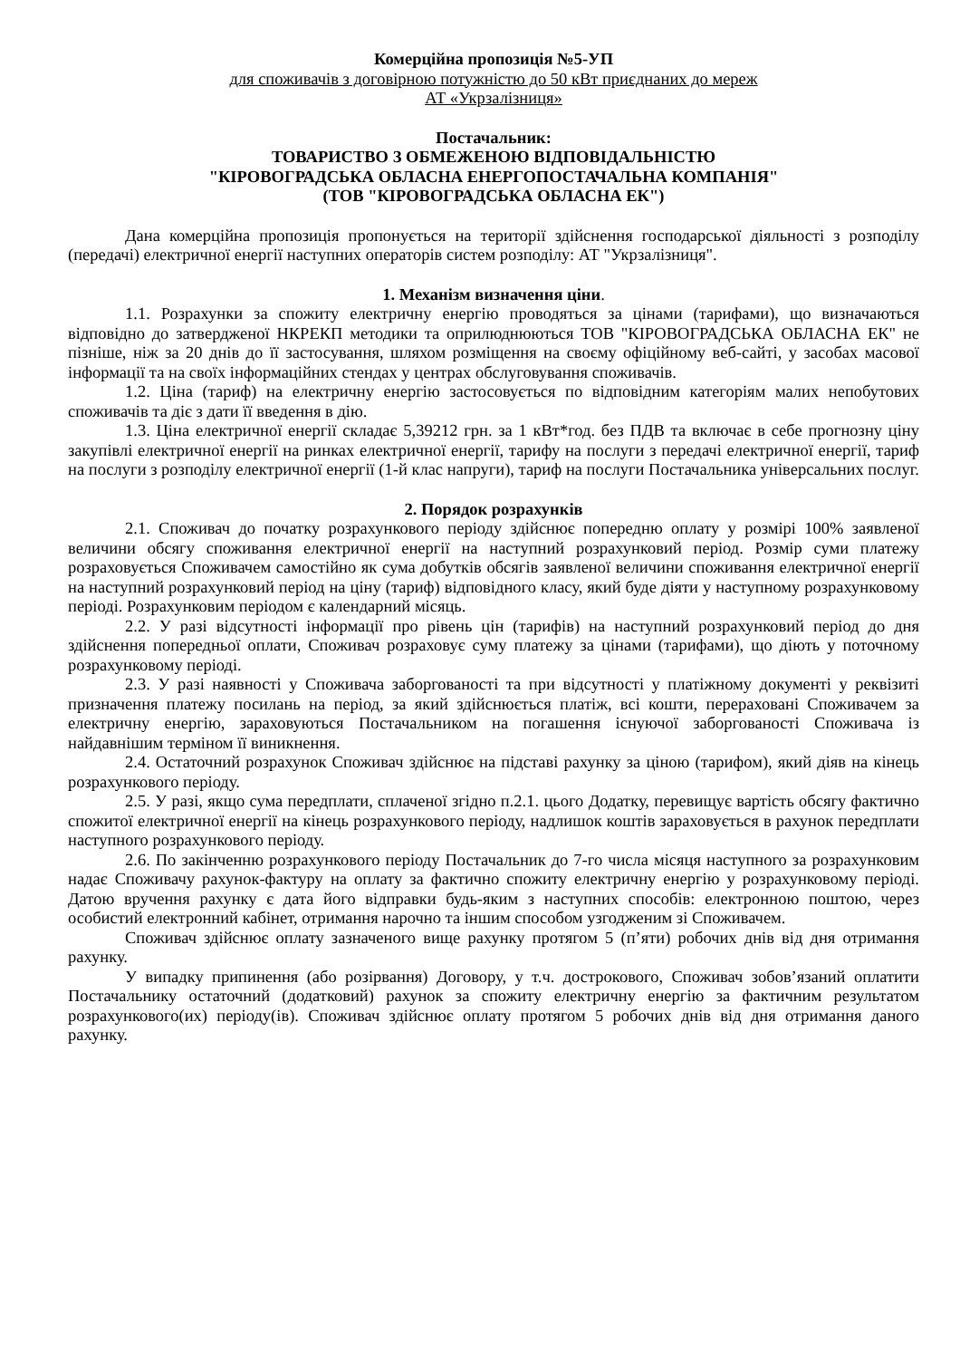Комерційна пропозиція №5-УП
для споживачів з договірною потужністю до 50 кВт приєднаних до мереж
АТ «Укрзалізниця»
Постачальник:
ТОВАРИСТВО З ОБМЕЖЕНОЮ ВІДПОВІДАЛЬНІСТЮ
"КІРОВОГРАДСЬКА ОБЛАСНА ЕНЕРГОПОСТАЧАЛЬНА КОМПАНІЯ"
(ТОВ "КІРОВОГРАДСЬКА ОБЛАСНА ЕК")
Дана комерційна пропозиція пропонується на території здійснення господарської діяльності з розподілу (передачі) електричної енергії наступних операторів систем розподілу: АТ "Укрзалізниця".
1. Механізм визначення ціни.
1.1. Розрахунки за спожиту електричну енергію проводяться за цінами (тарифами), що визначаються відповідно до затвердженої НКРЕКП методики та оприлюднюються ТОВ "КІРОВОГРАДСЬКА ОБЛАСНА ЕК" не пізніше, ніж за 20 днів до її застосування, шляхом розміщення на своєму офіційному веб-сайті, у засобах масової інформації та на своїх інформаційних стендах у центрах обслуговування споживачів.
1.2. Ціна (тариф) на електричну енергію застосовується по відповідним категоріям малих непобутових споживачів та діє з дати її введення в дію.
1.3. Ціна електричної енергії складає 5,39212 грн. за 1 кВт*год. без ПДВ та включає в себе прогнозну ціну закупівлі електричної енергії на ринках електричної енергії, тарифу на послуги з передачі електричної енергії, тариф на послуги з розподілу електричної енергії (1-й клас напруги), тариф на послуги Постачальника універсальних послуг.
2. Порядок розрахунків
2.1. Споживач до початку розрахункового періоду здійснює попередню оплату у розмірі 100% заявленої величини обсягу споживання електричної енергії на наступний розрахунковий період. Розмір суми платежу розраховується Споживачем самостійно як сума добутків обсягів заявленої величини споживання електричної енергії на наступний розрахунковий період на ціну (тариф) відповідного класу, який буде діяти у наступному розрахунковому періоді. Розрахунковим періодом є календарний місяць.
2.2. У разі відсутності інформації про рівень цін (тарифів) на наступний розрахунковий період до дня здійснення попередньої оплати, Споживач розраховує суму платежу за цінами (тарифами), що діють у поточному розрахунковому періоді.
2.3. У разі наявності у Споживача заборгованості та при відсутності у платіжному документі у реквізиті призначення платежу посилань на період, за який здійснюється платіж, всі кошти, перераховані Споживачем за електричну енергію, зараховуються Постачальником на погашення існуючої заборгованості Споживача із найдавнішим терміном її виникнення.
2.4. Остаточний розрахунок Споживач здійснює на підставі рахунку за ціною (тарифом), який діяв на кінець розрахункового періоду.
2.5. У разі, якщо сума передплати, сплаченої згідно п.2.1. цього Додатку, перевищує вартість обсягу фактично спожитої електричної енергії на кінець розрахункового періоду, надлишок коштів зараховується в рахунок передплати наступного розрахункового періоду.
2.6. По закінченню розрахункового періоду Постачальник до 7-го числа місяця наступного за розрахунковим надає Споживачу рахунок-фактуру на оплату за фактично спожиту електричну енергію у розрахунковому періоді. Датою вручення рахунку є дата його відправки будь-яким з наступних способів: електронною поштою, через особистий електронний кабінет, отримання нарочно та іншим способом узгодженим зі Споживачем.
Споживач здійснює оплату зазначеного вище рахунку протягом 5 (п’яти) робочих днів від дня отримання рахунку.
У випадку припинення (або розірвання) Договору, у т.ч. дострокового, Споживач зобов’язаний оплатити Постачальнику остаточний (додатковий) рахунок за спожиту електричну енергію за фактичним результатом розрахункового(их) періоду(ів). Споживач здійснює оплату протягом 5 робочих днів від дня отримання даного рахунку.